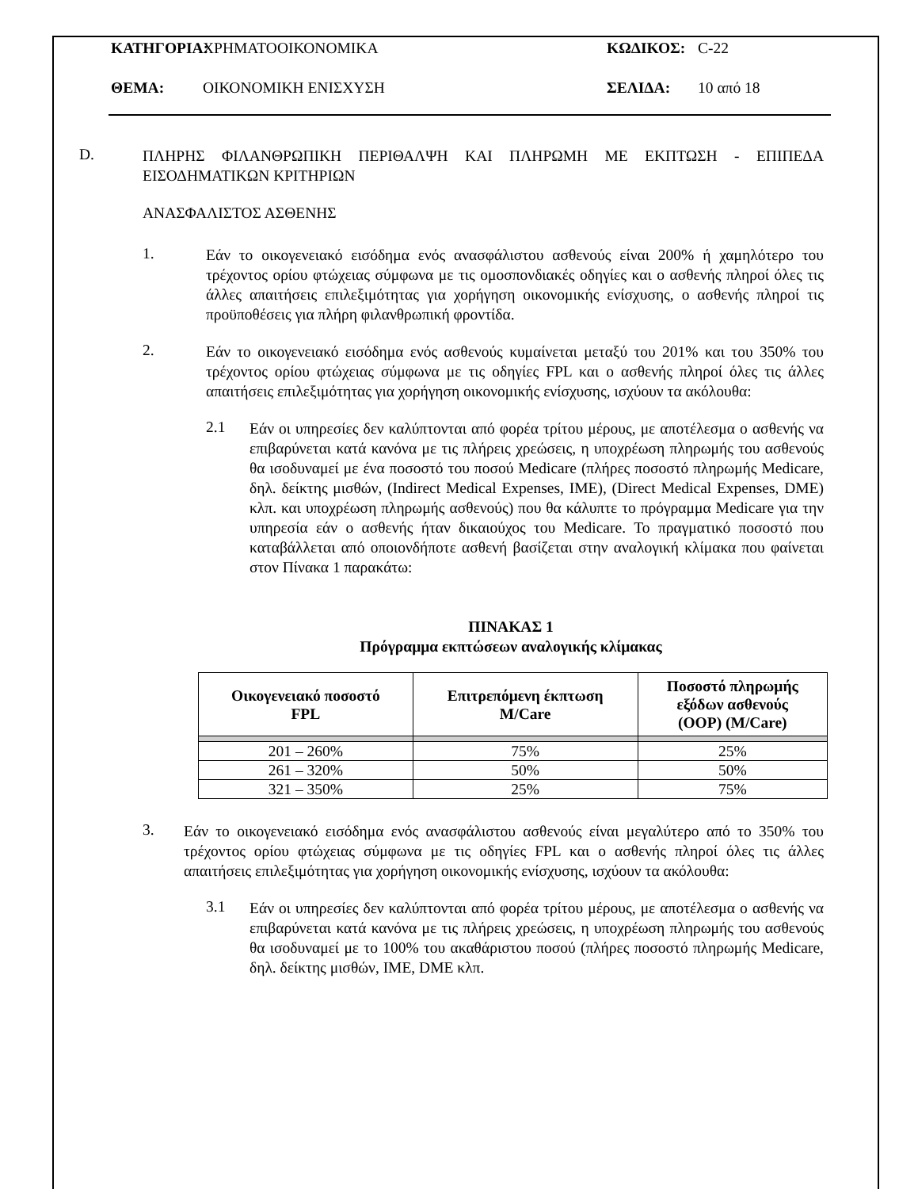ΚΑΤΗΓΟΡΙΑ: ΧΡΗΜΑΤΟΟΙΚΟΝΟΜΙΚΑ ΚΩΔΙΚΟΣ: C-22
ΘΕΜΑ: ΟΙΚΟΝΟΜΙΚΗ ΕΝΙΣΧΥΣΗ ΣΕΛΙΔΑ: 10 από 18
D.
ΠΛΗΡΗΣ ΦΙΛΑΝΘΡΩΠΙΚΗ ΠΕΡΙΘΑΛΨΗ ΚΑΙ ΠΛΗΡΩΜΗ ΜΕ ΕΚΠΤΩΣΗ - ΕΠΙΠΕΔΑ ΕΙΣΟΔΗΜΑΤΙΚΩΝ ΚΡΙΤΗΡΙΩΝ
ΑΝΑΣΦΑΛΙΣΤΟΣ ΑΣΘΕΝΗΣ
1.
Εάν το οικογενειακό εισόδημα ενός ανασφάλιστου ασθενούς είναι 200% ή χαμηλότερο του τρέχοντος ορίου φτώχειας σύμφωνα με τις ομοσπονδιακές οδηγίες και ο ασθενής πληροί όλες τις άλλες απαιτήσεις επιλεξιμότητας για χορήγηση οικονομικής ενίσχυσης, ο ασθενής πληροί τις προϋποθέσεις για πλήρη φιλανθρωπική φροντίδα.
2.
Εάν το οικογενειακό εισόδημα ενός ασθενούς κυμαίνεται μεταξύ του 201% και του 350% του τρέχοντος ορίου φτώχειας σύμφωνα με τις οδηγίες FPL και ο ασθενής πληροί όλες τις άλλες απαιτήσεις επιλεξιμότητας για χορήγηση οικονομικής ενίσχυσης, ισχύουν τα ακόλουθα:
2.1
Εάν οι υπηρεσίες δεν καλύπτονται από φορέα τρίτου μέρους, με αποτέλεσμα ο ασθενής να επιβαρύνεται κατά κανόνα με τις πλήρεις χρεώσεις, η υποχρέωση πληρωμής του ασθενούς θα ισοδυναμεί με ένα ποσοστό του ποσού Medicare (πλήρες ποσοστό πληρωμής Medicare, δηλ. δείκτης μισθών, (Indirect Medical Expenses, IME), (Direct Medical Expenses, DME) κλπ. και υποχρέωση πληρωμής ασθενούς) που θα κάλυπτε το πρόγραμμα Medicare για την υπηρεσία εάν ο ασθενής ήταν δικαιούχος του Medicare. Το πραγματικό ποσοστό που καταβάλλεται από οποιονδήποτε ασθενή βασίζεται στην αναλογική κλίμακα που φαίνεται στον Πίνακα 1 παρακάτω:
ΠΙΝΑΚΑΣ 1
Πρόγραμμα εκπτώσεων αναλογικής κλίμακας
| Οικογενειακό ποσοστό FPL | Επιτρεπόμενη έκπτωση M/Care | Ποσοστό πληρωμής εξόδων ασθενούς (OOP) (M/Care) |
| --- | --- | --- |
| 201 – 260% | 75% | 25% |
| 261 – 320% | 50% | 50% |
| 321 – 350% | 25% | 75% |
3.
Εάν το οικογενειακό εισόδημα ενός ανασφάλιστου ασθενούς είναι μεγαλύτερο από το 350% του τρέχοντος ορίου φτώχειας σύμφωνα με τις οδηγίες FPL και ο ασθενής πληροί όλες τις άλλες απαιτήσεις επιλεξιμότητας για χορήγηση οικονομικής ενίσχυσης, ισχύουν τα ακόλουθα:
3.1
Εάν οι υπηρεσίες δεν καλύπτονται από φορέα τρίτου μέρους, με αποτέλεσμα ο ασθενής να επιβαρύνεται κατά κανόνα με τις πλήρεις χρεώσεις, η υποχρέωση πληρωμής του ασθενούς θα ισοδυναμεί με το 100% του ακαθάριστου ποσού (πλήρες ποσοστό πληρωμής Medicare, δηλ. δείκτης μισθών, IME, DME κλπ.